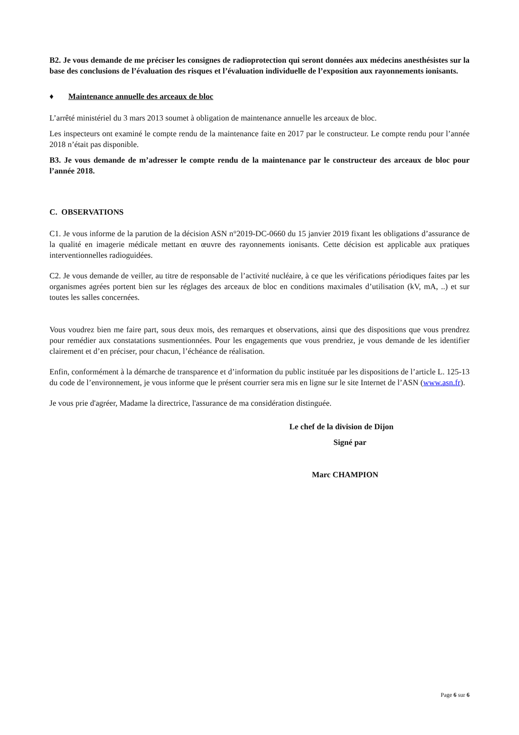B2. Je vous demande de me préciser les consignes de radioprotection qui seront données aux médecins anesthésistes sur la base des conclusions de l’évaluation des risques et l’évaluation individuelle de l’exposition aux rayonnements ionisants.
♦ Maintenance annuelle des arceaux de bloc
L’arrêté ministériel du 3 mars 2013 soumet à obligation de maintenance annuelle les arceaux de bloc.
Les inspecteurs ont examiné le compte rendu de la maintenance faite en 2017 par le constructeur. Le compte rendu pour l’année 2018 n’était pas disponible.
B3. Je vous demande de m’adresser le compte rendu de la maintenance par le constructeur des arceaux de bloc pour l’année 2018.
C. OBSERVATIONS
C1. Je vous informe de la parution de la décision ASN n°2019-DC-0660 du 15 janvier 2019 fixant les obligations d’assurance de la qualité en imagerie médicale mettant en œuvre des rayonnements ionisants. Cette décision est applicable aux pratiques interventionnelles radioguidées.
C2. Je vous demande de veiller, au titre de responsable de l’activité nucléaire, à ce que les vérifications périodiques faites par les organismes agrées portent bien sur les réglages des arceaux de bloc en conditions maximales d’utilisation (kV, mA, ..) et sur toutes les salles concernées.
Vous voudrez bien me faire part, sous deux mois, des remarques et observations, ainsi que des dispositions que vous prendrez pour remédier aux constatations susmentionnées. Pour les engagements que vous prendriez, je vous demande de les identifier clairement et d’en préciser, pour chacun, l’échéance de réalisation.
Enfin, conformément à la démarche de transparence et d’information du public instituée par les dispositions de l’article L. 125-13 du code de l’environnement, je vous informe que le présent courrier sera mis en ligne sur le site Internet de l’ASN (www.asn.fr).
Je vous prie d'agréer, Madame la directrice, l'assurance de ma considération distinguée.
Le chef de la division de Dijon
Signé par
Marc CHAMPION
Page 6 sur 6